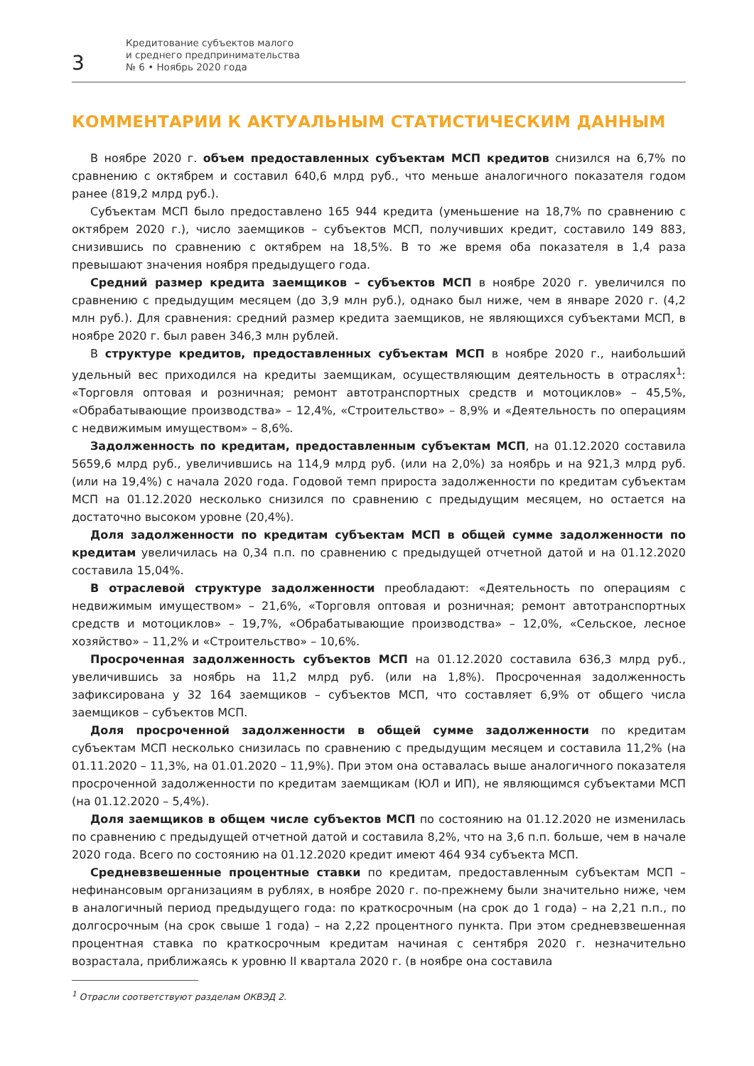3
Кредитование субъектов малого
и среднего предпринимательства
№ 6 • Ноябрь 2020 года
КОММЕНТАРИИ К АКТУАЛЬНЫМ СТАТИСТИЧЕСКИМ ДАННЫМ
В ноябре 2020 г. объем предоставленных субъектам МСП кредитов снизился на 6,7% по сравнению с октябрем и составил 640,6 млрд руб., что меньше аналогичного показателя годом ранее (819,2 млрд руб.).
Субъектам МСП было предоставлено 165 944 кредита (уменьшение на 18,7% по сравнению с октябрем 2020 г.), число заемщиков – субъектов МСП, получивших кредит, составило 149 883, снизившись по сравнению с октябрем на 18,5%. В то же время оба показателя в 1,4 раза превышают значения ноября предыдущего года.
Средний размер кредита заемщиков – субъектов МСП в ноябре 2020 г. увеличился по сравнению с предыдущим месяцем (до 3,9 млн руб.), однако был ниже, чем в январе 2020 г. (4,2 млн руб.). Для сравнения: средний размер кредита заемщиков, не являющихся субъектами МСП, в ноябре 2020 г. был равен 346,3 млн рублей.
В структуре кредитов, предоставленных субъектам МСП в ноябре 2020 г., наибольший удельный вес приходился на кредиты заемщикам, осуществляющим деятельность в отраслях<sup>1</sup>: «Торговля оптовая и розничная; ремонт автотранспортных средств и мотоциклов» – 45,5%, «Обрабатывающие производства» – 12,4%, «Строительство» – 8,9% и «Деятельность по операциям с недвижимым имуществом» – 8,6%.
Задолженность по кредитам, предоставленным субъектам МСП, на 01.12.2020 составила 5659,6 млрд руб., увеличившись на 114,9 млрд руб. (или на 2,0%) за ноябрь и на 921,3 млрд руб. (или на 19,4%) с начала 2020 года. Годовой темп прироста задолженности по кредитам субъектам МСП на 01.12.2020 несколько снизился по сравнению с предыдущим месяцем, но остается на достаточно высоком уровне (20,4%).
Доля задолженности по кредитам субъектам МСП в общей сумме задолженности по кредитам увеличилась на 0,34 п.п. по сравнению с предыдущей отчетной датой и на 01.12.2020 составила 15,04%.
В отраслевой структуре задолженности преобладают: «Деятельность по операциям с недвижимым имуществом» – 21,6%, «Торговля оптовая и розничная; ремонт автотранспортных средств и мотоциклов» – 19,7%, «Обрабатывающие производства» – 12,0%, «Сельское, лесное хозяйство» – 11,2% и «Строительство» – 10,6%.
Просроченная задолженность субъектов МСП на 01.12.2020 составила 636,3 млрд руб., увеличившись за ноябрь на 11,2 млрд руб. (или на 1,8%). Просроченная задолженность зафиксирована у 32 164 заемщиков – субъектов МСП, что составляет 6,9% от общего числа заемщиков – субъектов МСП.
Доля просроченной задолженности в общей сумме задолженности по кредитам субъектам МСП несколько снизилась по сравнению с предыдущим месяцем и составила 11,2% (на 01.11.2020 – 11,3%, на 01.01.2020 – 11,9%). При этом она оставалась выше аналогичного показателя просроченной задолженности по кредитам заемщикам (ЮЛ и ИП), не являющимся субъектами МСП (на 01.12.2020 – 5,4%).
Доля заемщиков в общем числе субъектов МСП по состоянию на 01.12.2020 не изменилась по сравнению с предыдущей отчетной датой и составила 8,2%, что на 3,6 п.п. больше, чем в начале 2020 года. Всего по состоянию на 01.12.2020 кредит имеют 464 934 субъекта МСП.
Средневзвешенные процентные ставки по кредитам, предоставленным субъектам МСП – нефинансовым организациям в рублях, в ноябре 2020 г. по-прежнему были значительно ниже, чем в аналогичный период предыдущего года: по краткосрочным (на срок до 1 года) – на 2,21 п.п., по долгосрочным (на срок свыше 1 года) – на 2,22 процентного пункта. При этом средневзвешенная процентная ставка по краткосрочным кредитам начиная с сентября 2020 г. незначительно возрастала, приближаясь к уровню II квартала 2020 г. (в ноябре она составила
<sup>1</sup> Отрасли соответствуют разделам ОКВЭД 2.